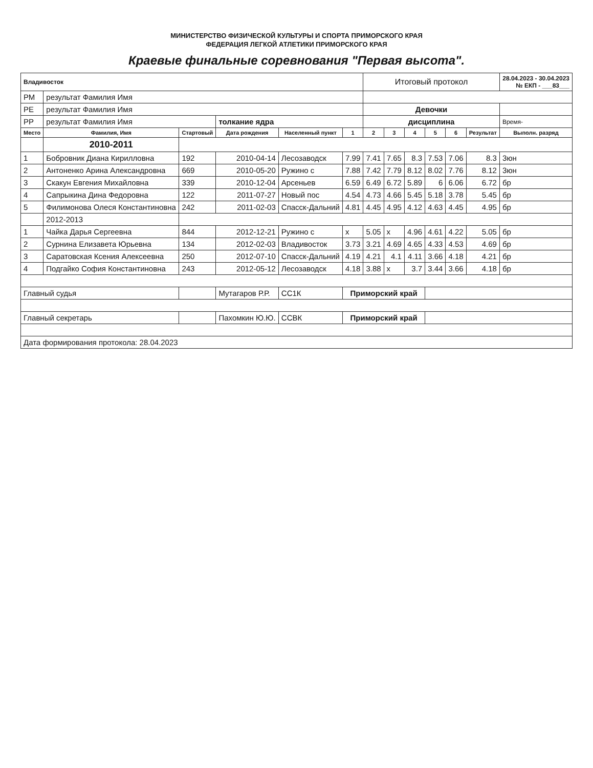МИНИСТЕРСТВО ФИЗИЧЕСКОЙ КУЛЬТУРЫ И СПОРТА ПРИМОРСКОГО КРАЯ
ФЕДЕРАЦИЯ ЛЕГКОЙ АТЛЕТИКИ ПРИМОРСКОГО КРАЯ
Краевые финальные соревнования "Первая высота".
| Владивосток | | | | | | Итоговый протокол | | | | | | 28.04.2023 - 30.04.2023 № ЕКП - ___83___ |
| РМ | результат Фамилия Имя | | | | | | | | | | | |
| РЕ | результат Фамилия Имя | | | | | Девочки | | | | | | |
| РР | результат Фамилия Имя | | толкание ядра | | | дисциплина | | | | | | Время- |
| Место | Фамилия, Имя | Стартовый | Дата рождения | Населенный пункт | 1 | 2 | 3 | 4 | 5 | 6 | Результат | Выполн. разряд |
| | 2010-2011 | | | | | | | | | | | |
| 1 | Бобровник Диана Кирилловна | 192 | 2010-04-14 | Лесозаводск | 7.99 | 7.41 | 7.65 | 8.3 | 7.53 | 7.06 | 8.3 | 3юн |
| 2 | Антоненко Арина Александровна | 669 | 2010-05-20 | Ружино с | 7.88 | 7.42 | 7.79 | 8.12 | 8.02 | 7.76 | 8.12 | 3юн |
| 3 | Скакун Евгения Михайловна | 339 | 2010-12-04 | Арсеньев | 6.59 | 6.49 | 6.72 | 5.89 | 6 | 6.06 | 6.72 | бр |
| 4 | Сапрыкина Дина Федоровна | 122 | 2011-07-27 | Новый пос | 4.54 | 4.73 | 4.66 | 5.45 | 5.18 | 3.78 | 5.45 | бр |
| 5 | Филимонова Олеся Константиновна | 242 | 2011-02-03 | Спасск-Дальний | 4.81 | 4.45 | 4.95 | 4.12 | 4.63 | 4.45 | 4.95 | бр |
| | 2012-2013 | | | | | | | | | | | |
| 1 | Чайка Дарья Сергеевна | 844 | 2012-12-21 | Ружино с | x | 5.05 | x | 4.96 | 4.61 | 4.22 | 5.05 | бр |
| 2 | Сурнина Елизавета Юрьевна | 134 | 2012-02-03 | Владивосток | 3.73 | 3.21 | 4.69 | 4.65 | 4.33 | 4.53 | 4.69 | бр |
| 3 | Саратовская Ксения Алексеевна | 250 | 2012-07-10 | Спасск-Дальний | 4.19 | 4.21 | 4.1 | 4.11 | 3.66 | 4.18 | 4.21 | бр |
| 4 | Подгайко София Константиновна | 243 | 2012-05-12 | Лесозаводск | 4.18 | 3.88 | x | 3.7 | 3.44 | 3.66 | 4.18 | бр |
| Главный судья | | | Мутагаров Р.Р. | СС1К | Приморский край | | | | | | | |
| Главный секретарь | | | Пахомкин Ю.Ю. | ССВК | Приморский край | | | | | | | |
| Дата формирования протокола: 28.04.2023 | | | | | | | | | | | | |